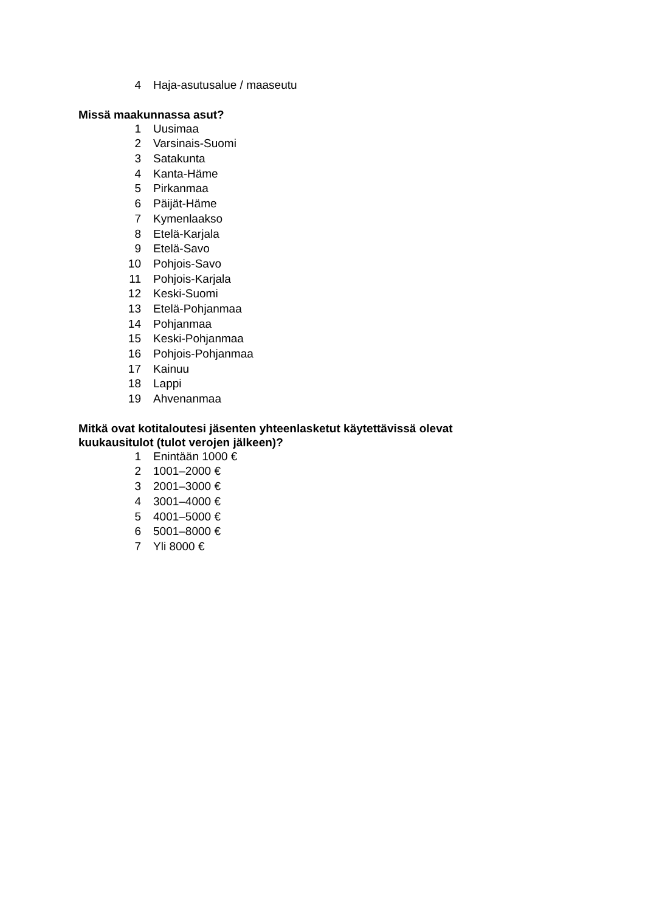4 Haja-asutusalue / maaseutu
Missä maakunnassa asut?
1 Uusimaa
2 Varsinais-Suomi
3 Satakunta
4 Kanta-Häme
5 Pirkanmaa
6 Päijät-Häme
7 Kymenlaakso
8 Etelä-Karjala
9 Etelä-Savo
10 Pohjois-Savo
11 Pohjois-Karjala
12 Keski-Suomi
13 Etelä-Pohjanmaa
14 Pohjanmaa
15 Keski-Pohjanmaa
16 Pohjois-Pohjanmaa
17 Kainuu
18 Lappi
19 Ahvenanmaa
Mitkä ovat kotitaloutesi jäsenten yhteenlasketut käytettävissä olevat
kuukausitulot (tulot verojen jälkeen)?
1 Enintään 1000 €
2 1001–2000 €
3 2001–3000 €
4 3001–4000 €
5 4001–5000 €
6 5001–8000 €
7 Yli 8000 €